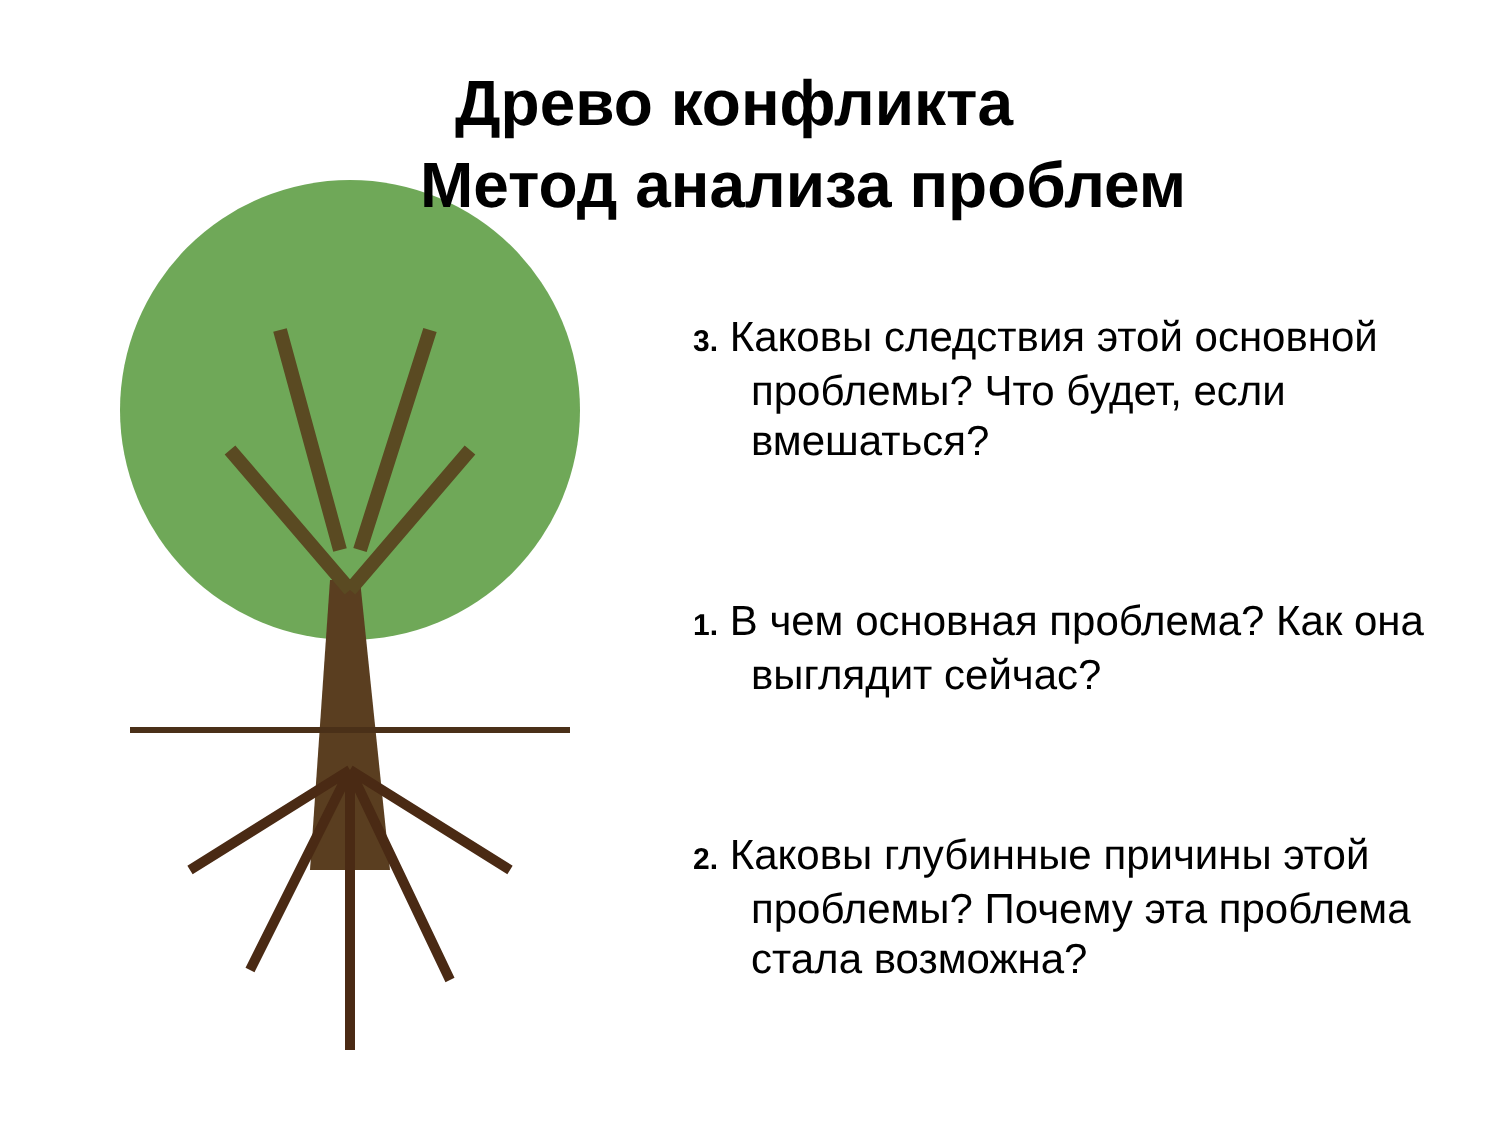Древо конфликта
Метод анализа проблем
3. Каковы следствия этой основной проблемы? Что будет, если вмешаться?
1. В чем основная проблема? Как она выглядит сейчас?
2. Каковы глубинные причины этой проблемы? Почему эта проблема стала возможна?